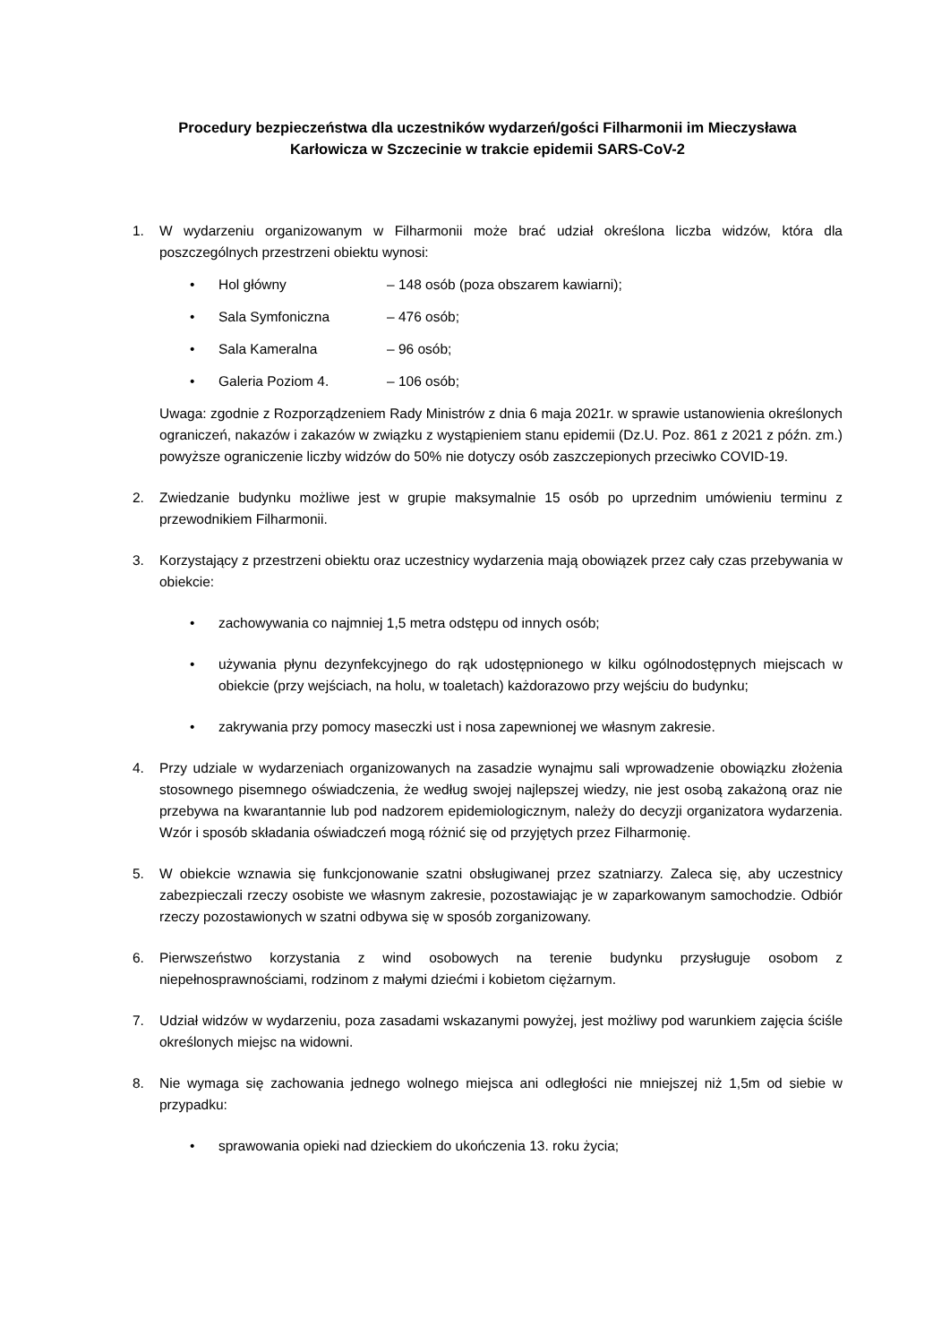Procedury bezpieczeństwa dla uczestników wydarzeń/gości Filharmonii im Mieczysława
Karłowicza w Szczecinie w trakcie epidemii SARS-CoV-2
1. W wydarzeniu organizowanym w Filharmonii może brać udział określona liczba widzów, która dla poszczególnych przestrzeni obiektu wynosi:
• Hol główny – 148 osób (poza obszarem kawiarni);
• Sala Symfoniczna – 476 osób;
• Sala Kameralna – 96 osób;
• Galeria Poziom 4. – 106 osób;
Uwaga: zgodnie z Rozporządzeniem Rady Ministrów z dnia 6 maja 2021r. w sprawie ustanowienia określonych ograniczeń, nakazów i zakazów w związku z wystąpieniem stanu epidemii (Dz.U. Poz. 861 z 2021 z późn. zm.) powyższe ograniczenie liczby widzów do 50% nie dotyczy osób zaszczepionych przeciwko COVID-19.
2. Zwiedzanie budynku możliwe jest w grupie maksymalnie 15 osób po uprzednim umówieniu terminu z przewodnikiem Filharmonii.
3. Korzystający z przestrzeni obiektu oraz uczestnicy wydarzenia mają obowiązek przez cały czas przebywania w obiekcie:
• zachowywania co najmniej 1,5 metra odstępu od innych osób;
• używania płynu dezynfekcyjnego do rąk udostępnionego w kilku ogólnodostępnych miejscach w obiekcie (przy wejściach, na holu, w toaletach) każdorazowo przy wejściu do budynku;
• zakrywania przy pomocy maseczki ust i nosa zapewnionej we własnym zakresie.
4. Przy udziale w wydarzeniach organizowanych na zasadzie wynajmu sali wprowadzenie obowiązku złożenia stosownego pisemnego oświadczenia, że według swojej najlepszej wiedzy, nie jest osobą zakażoną oraz nie przebywa na kwarantannie lub pod nadzorem epidemiologicznym, należy do decyzji organizatora wydarzenia. Wzór i sposób składania oświadczeń mogą różnić się od przyjętych przez Filharmonię.
5. W obiekcie wznawia się funkcjonowanie szatni obsługiwanej przez szatniarzy. Zaleca się, aby uczestnicy zabezpieczali rzeczy osobiste we własnym zakresie, pozostawiając je w zaparkowanym samochodzie. Odbiór rzeczy pozostawionych w szatni odbywa się w sposób zorganizowany.
6. Pierwszeństwo korzystania z wind osobowych na terenie budynku przysługuje osobom z niepełnosprawnościami, rodzinom z małymi dziećmi i kobietom ciężarnym.
7. Udział widzów w wydarzeniu, poza zasadami wskazanymi powyżej, jest możliwy pod warunkiem zajęcia ściśle określonych miejsc na widowni.
8. Nie wymaga się zachowania jednego wolnego miejsca ani odległości nie mniejszej niż 1,5m od siebie w przypadku:
• sprawowania opieki nad dzieckiem do ukończenia 13. roku życia;